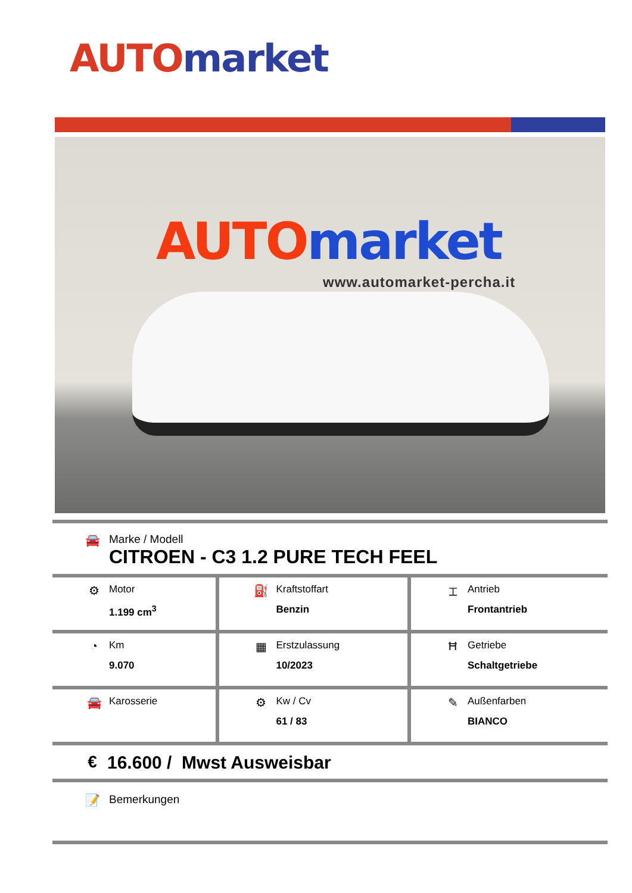AUTO market
AUTO market
www.automarket-percha.it
🚘 Marke / Modell
CITROEN - C3 1.2 PURE TECH FEEL
| ⚙ Motor 1.199 cm<sup>3</sup> | ⛽ Kraftstoffart Benzin | ⌶ Antrieb Frontantrieb |
| ◔ Km 9.070 | ▦ Erstzulassung 10/2023 | Ħ Getriebe Schaltgetriebe |
| 🚘 Karosserie | ⚙ Kw / Cv 61 / 83 | ✎ Außenfarben BIANCO |
€ 16.600 / Mwst Ausweisbar
📝 Bemerkungen